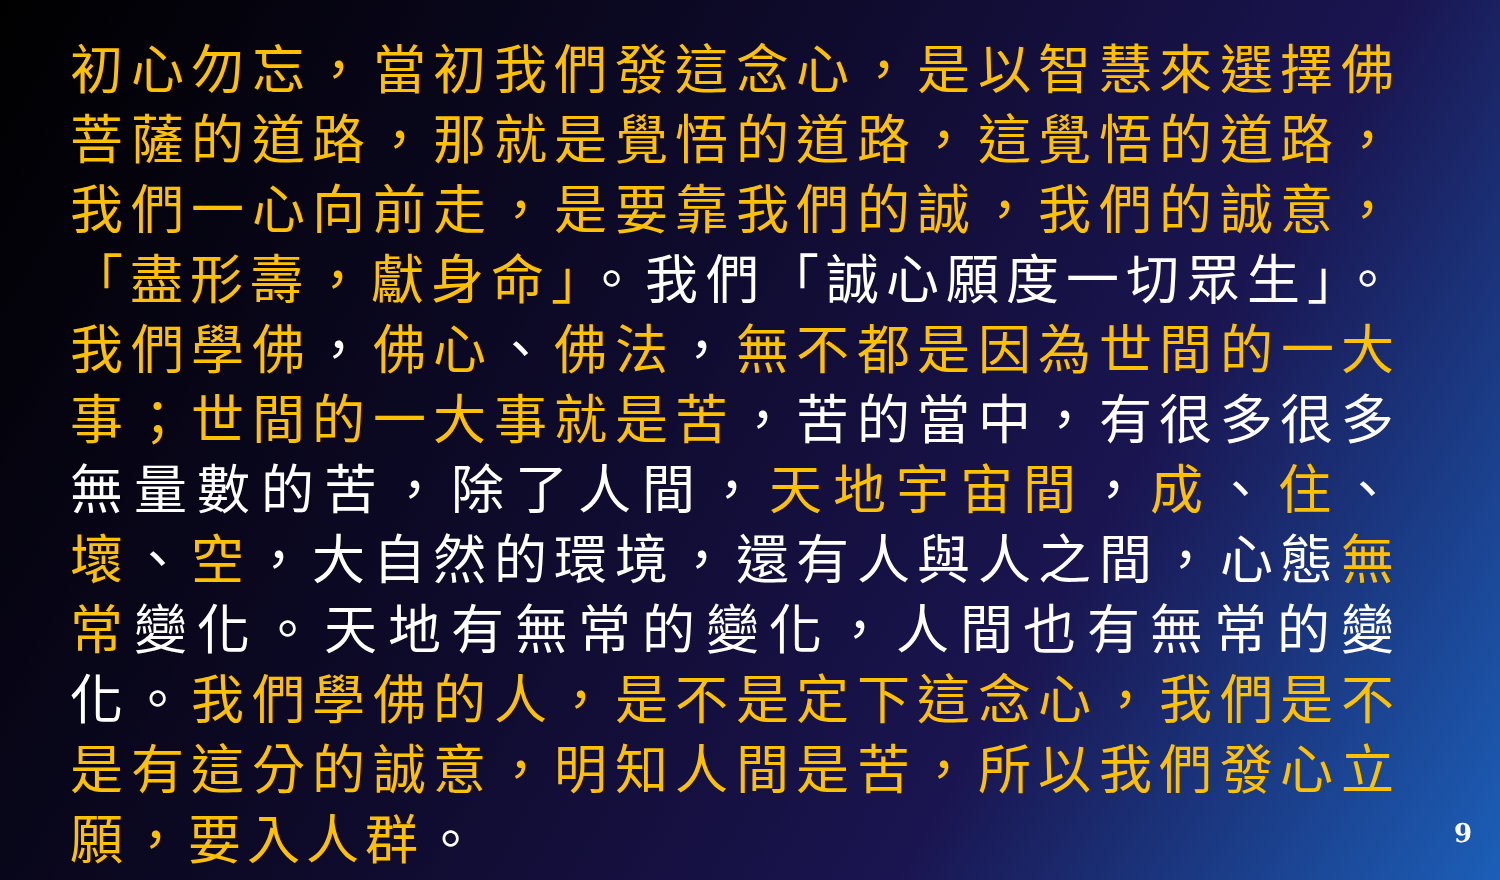初心勿忘，當初我們發這念心，是以智慧來選擇佛菩薩的道路，那就是覺悟的道路，這覺悟的道路，我們一心向前走，是要靠我們的誠，我們的誠意，「盡形壽，獻身命」。我們「誠心願度一切眾生」。我們學佛，佛心、佛法，無不都是因為世間的一大事；世間的一大事就是苦，苦的當中，有很多很多無量數的苦，除了人間，天地宇宙間，成、住、壞、空，大自然的環境，還有人與人之間，心態無常變化。天地有無常的變化，人間也有無常的變化。我們學佛的人，是不是定下這念心，我們是不是有這分的誠意，明知人間是苦，所以我們發心立願，要入人群。
9